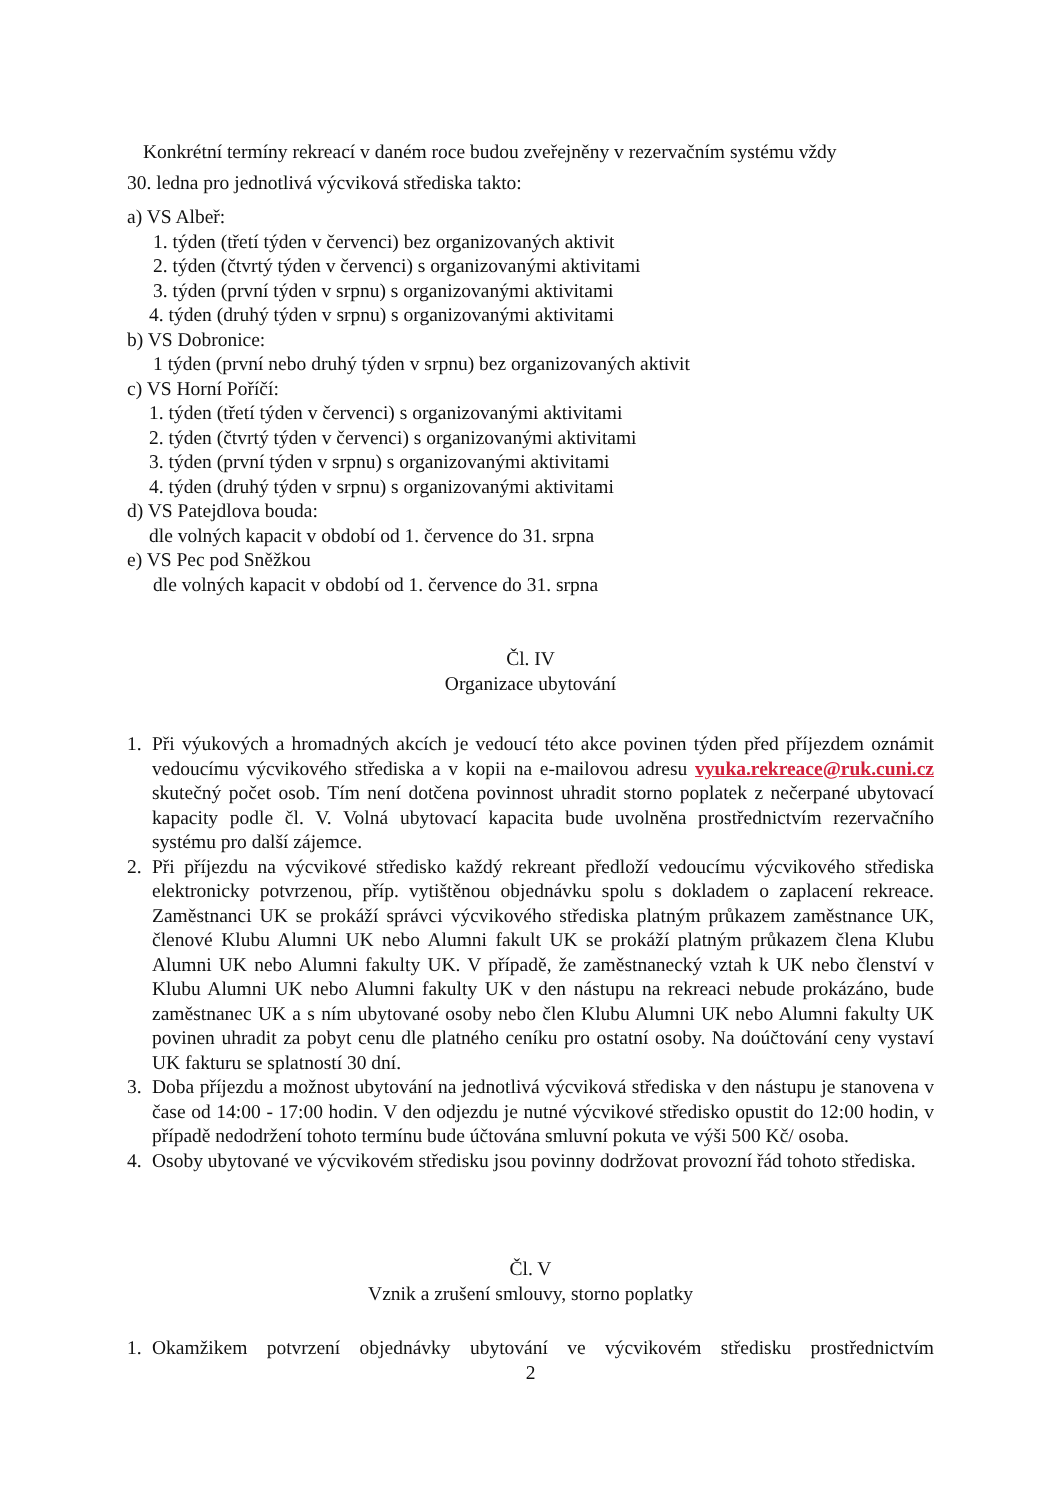Konkrétní termíny rekreací v daném roce budou zveřejněny v rezervačním systému vždy
30. ledna pro jednotlivá výcviková střediska takto:
a) VS Albeř:
1. týden (třetí týden v červenci) bez organizovaných aktivit
2. týden (čtvrtý týden v červenci) s organizovanými aktivitami
3. týden (první týden v srpnu) s organizovanými aktivitami
4. týden (druhý týden v srpnu) s organizovanými aktivitami
b) VS Dobronice:
1 týden (první nebo druhý týden v srpnu) bez organizovaných aktivit
c) VS Horní Poříčí:
1. týden (třetí týden v červenci) s organizovanými aktivitami
2. týden (čtvrtý týden v červenci) s organizovanými aktivitami
3. týden (první týden v srpnu) s organizovanými aktivitami
4. týden (druhý týden v srpnu) s organizovanými aktivitami
d) VS Patejdlova bouda:
dle volných kapacit v období od 1. července do 31. srpna
e) VS Pec pod Sněžkou
dle volných kapacit v období od 1. července do 31. srpna
Čl. IV
Organizace ubytování
1. Při výukových a hromadných akcích je vedoucí této akce povinen týden před příjezdem oznámit vedoucímu výcvikového střediska a v kopii na e-mailovou adresu vyuka.rekreace@ruk.cuni.cz skutečný počet osob. Tím není dotčena povinnost uhradit storno poplatek z nečerpané ubytovací kapacity podle čl. V. Volná ubytovací kapacita bude uvolněna prostřednictvím rezervačního systému pro další zájemce.
2. Při příjezdu na výcvikové středisko každý rekreant předloží vedoucímu výcvikového střediska elektronicky potvrzenou, příp. vytištěnou objednávku spolu s dokladem o zaplacení rekreace. Zaměstnanci UK se prokáží správci výcvikového střediska platným průkazem zaměstnance UK, členové Klubu Alumni UK nebo Alumni fakult UK se prokáží platným průkazem člena Klubu Alumni UK nebo Alumni fakulty UK. V případě, že zaměstnanecký vztah k UK nebo členství v Klubu Alumni UK nebo Alumni fakulty UK v den nástupu na rekreaci nebude prokázáno, bude zaměstnanec UK a s ním ubytované osoby nebo člen Klubu Alumni UK nebo Alumni fakulty UK povinen uhradit za pobyt cenu dle platného ceníku pro ostatní osoby. Na doúčtování ceny vystaví UK fakturu se splatností 30 dní.
3. Doba příjezdu a možnost ubytování na jednotlivá výcviková střediska v den nástupu je stanovena v čase od 14:00 - 17:00 hodin. V den odjezdu je nutné výcvikové středisko opustit do 12:00 hodin, v případě nedodržení tohoto termínu bude účtována smluvní pokuta ve výši 500 Kč/ osoba.
4. Osoby ubytované ve výcvikovém středisku jsou povinny dodržovat provozní řád tohoto střediska.
Čl. V
Vznik a zrušení smlouvy, storno poplatky
1. Okamžikem potvrzení objednávky ubytování ve výcvikovém středisku prostřednictvím
2